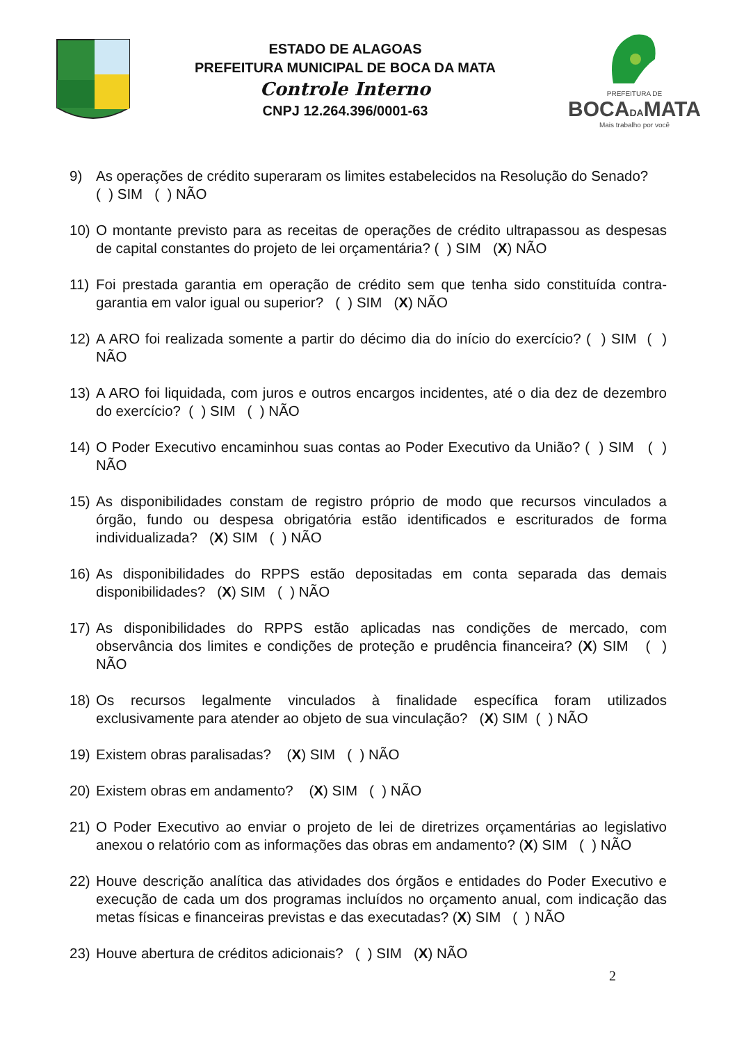ESTADO DE ALAGOAS
PREFEITURA MUNICIPAL DE BOCA DA MATA
Controle Interno
CNPJ 12.264.396/0001-63
PREFEITURA DE
BOCADAMATA
Mais trabalho por você
9) As operações de crédito superaram os limites estabelecidos na Resolução do Senado?
( ) SIM ( ) NÃO
10) O montante previsto para as receitas de operações de crédito ultrapassou as despesas de capital constantes do projeto de lei orçamentária? ( ) SIM (X) NÃO
11) Foi prestada garantia em operação de crédito sem que tenha sido constituída contra-garantia em valor igual ou superior? ( ) SIM (X) NÃO
12) A ARO foi realizada somente a partir do décimo dia do início do exercício? ( ) SIM ( ) NÃO
13) A ARO foi liquidada, com juros e outros encargos incidentes, até o dia dez de dezembro do exercício? ( ) SIM ( ) NÃO
14) O Poder Executivo encaminhou suas contas ao Poder Executivo da União? ( ) SIM ( ) NÃO
15) As disponibilidades constam de registro próprio de modo que recursos vinculados a órgão, fundo ou despesa obrigatória estão identificados e escriturados de forma individualizada? (X) SIM ( ) NÃO
16) As disponibilidades do RPPS estão depositadas em conta separada das demais disponibilidades? (X) SIM ( ) NÃO
17) As disponibilidades do RPPS estão aplicadas nas condições de mercado, com observância dos limites e condições de proteção e prudência financeira? (X) SIM ( ) NÃO
18) Os recursos legalmente vinculados à finalidade específica foram utilizados exclusivamente para atender ao objeto de sua vinculação? (X) SIM ( ) NÃO
19) Existem obras paralisadas? (X) SIM ( ) NÃO
20) Existem obras em andamento? (X) SIM ( ) NÃO
21) O Poder Executivo ao enviar o projeto de lei de diretrizes orçamentárias ao legislativo anexou o relatório com as informações das obras em andamento? (X) SIM ( ) NÃO
22) Houve descrição analítica das atividades dos órgãos e entidades do Poder Executivo e execução de cada um dos programas incluídos no orçamento anual, com indicação das metas físicas e financeiras previstas e das executadas? (X) SIM ( ) NÃO
23) Houve abertura de créditos adicionais? ( ) SIM (X) NÃO
2